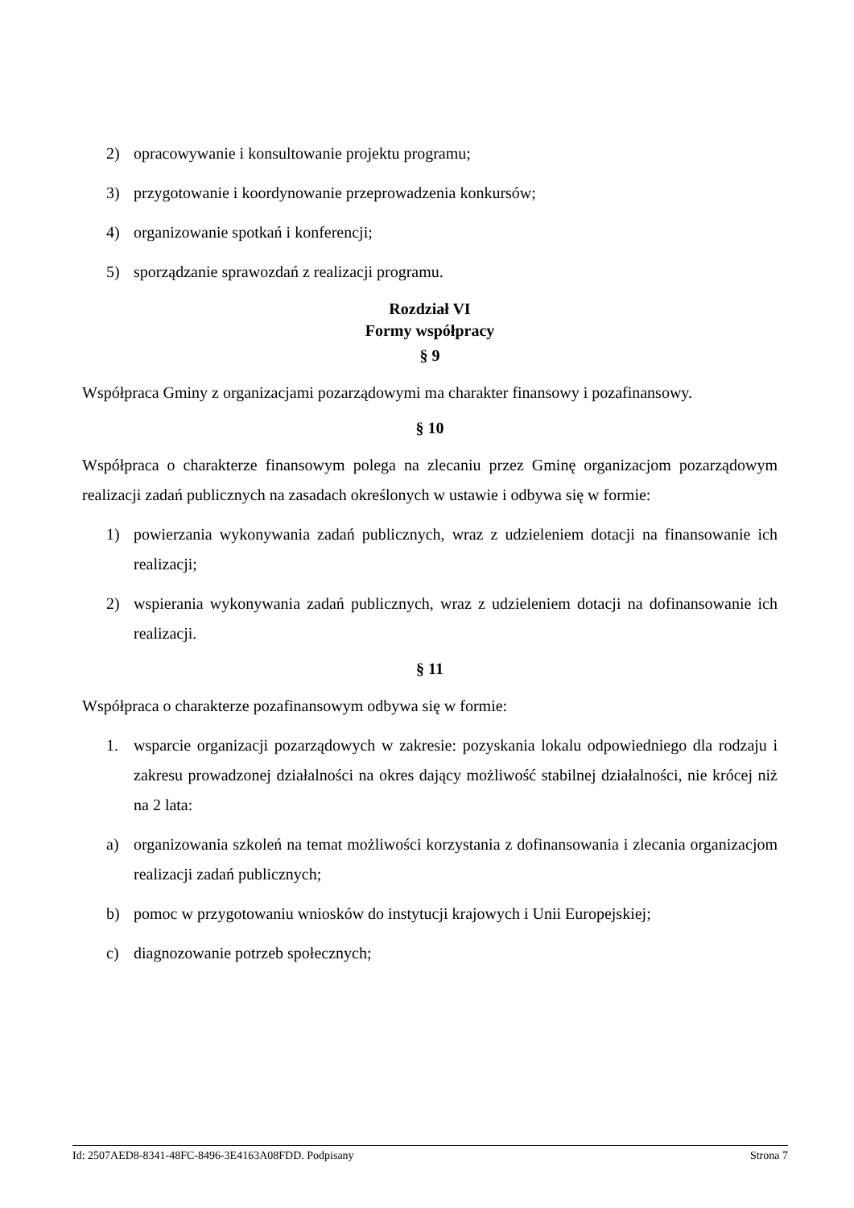2) opracowywanie i konsultowanie projektu programu;
3) przygotowanie i koordynowanie przeprowadzenia konkursów;
4) organizowanie spotkań i konferencji;
5) sporządzanie sprawozdań z realizacji programu.
Rozdział VI
Formy współpracy
§ 9
Współpraca Gminy z organizacjami pozarządowymi ma charakter finansowy i pozafinansowy.
§ 10
Współpraca o charakterze finansowym polega na zlecaniu przez Gminę organizacjom pozarządowym realizacji zadań publicznych na zasadach określonych w ustawie i odbywa się w formie:
1) powierzania wykonywania zadań publicznych, wraz z udzieleniem dotacji na finansowanie ich realizacji;
2) wspierania wykonywania zadań publicznych, wraz z udzieleniem dotacji na dofinansowanie ich realizacji.
§ 11
Współpraca o charakterze pozafinansowym odbywa się w formie:
1. wsparcie organizacji pozarządowych w zakresie: pozyskania lokalu odpowiedniego dla rodzaju i zakresu prowadzonej działalności na okres dający możliwość stabilnej działalności, nie krócej niż na 2 lata:
a) organizowania szkoleń na temat możliwości korzystania z dofinansowania i zlecania organizacjom realizacji zadań publicznych;
b) pomoc w przygotowaniu wniosków do instytucji krajowych i Unii Europejskiej;
c) diagnozowanie potrzeb społecznych;
Id: 2507AED8-8341-48FC-8496-3E4163A08FDD. Podpisany Strona 7